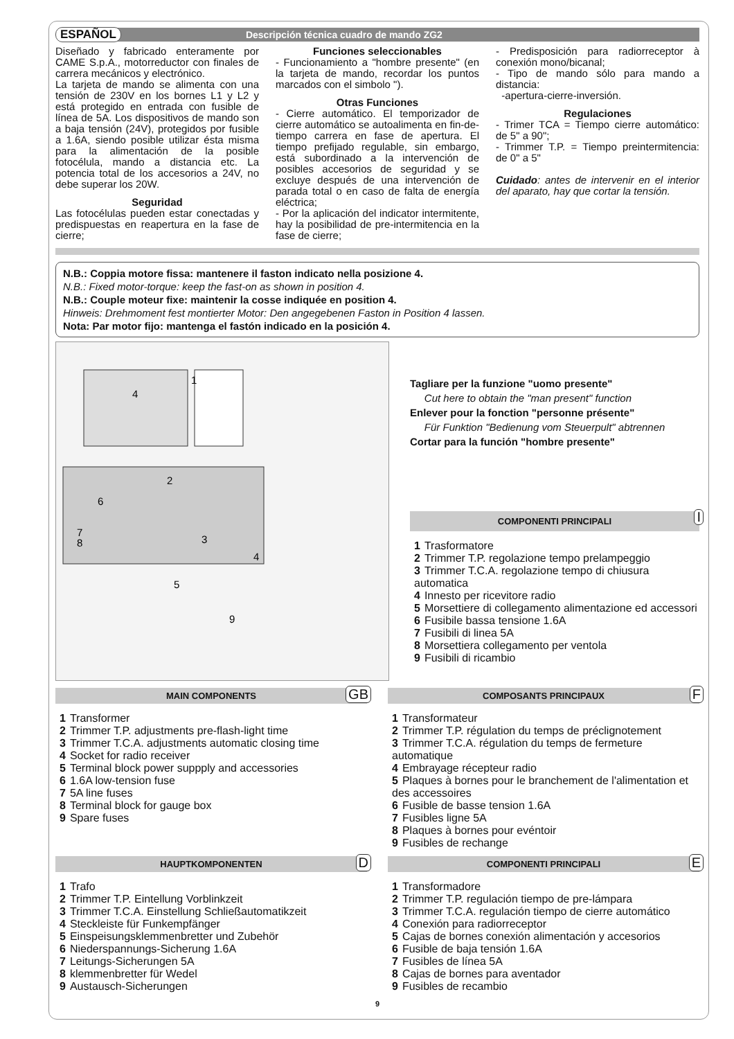ESPAÑOL Descripción técnica cuadro de mando ZG2
Diseñado y fabricado enteramente por CAME S.p.A., motorreductor con finales de carrera mecánicos y electrónico.
La tarjeta de mando se alimenta con una tensión de 230V en los bornes L1 y L2 y está protegido en entrada con fusible de línea de 5A. Los dispositivos de mando son a baja tensión (24V), protegidos por fusible a 1.6A, siendo posible utilizar ésta misma para la alimentación de la posible fotocélula, mando a distancia etc. La potencia total de los accesorios a 24V, no debe superar los 20W.
Seguridad
Las fotocélulas pueden estar conectadas y predispuestas en reapertura en la fase de cierre;
Funciones seleccionables
- Funcionamiento a "hombre presente" (en la tarjeta de mando, recordar los puntos marcados con el simbolo ").
Otras Funciones
- Cierre automático. El temporizador de cierre automático se autoalimenta en fin-de-tiempo carrera en fase de apertura. El tiempo prefijado regulable, sin embargo, está subordinado a la intervención de posibles accesorios de seguridad y se excluye después de una intervención de parada total o en caso de falta de energía eléctrica;
- Por la aplicación del indicator intermitente, hay la posibilidad de pre-intermitencia en la fase de cierre;
- Predisposición para radiorreceptor à conexión mono/bicanal;
- Tipo de mando sólo para mando a distancia:
-apertura-cierre-inversión.
Regulaciones
- Trimer TCA = Tiempo cierre automático: de 5" a 90";
- Trimmer T.P. = Tiempo preintermitencia: de 0" a 5"
Cuidado: antes de intervenir en el interior del aparato, hay que cortar la tensión.
N.B.: Coppia motore fissa: mantenere il faston indicato nella posizione 4.
N.B.: Fixed motor-torque: keep the fast-on as shown in position 4.
N.B.: Couple moteur fixe: maintenir la cosse indiquée en position 4.
Hinweis: Drehmoment fest montierter Motor: Den angegebenen Faston in Position 4 lassen.
Nota: Par motor fijo: mantenga el fastón indicado en la posición 4.
4
2
6
7
8
3
4
5
9
1
Tagliare per la funzione "uomo presente"
Cut here to obtain the "man present" function
Enlever pour la fonction "personne présente"
Für Funktion "Bedienung vom Steuerpult" abtrennen
Cortar para la función "hombre presente"
COMPONENTI PRINCIPALI I
1 Trasformatore
2 Trimmer T.P. regolazione tempo prelampeggio
3 Trimmer T.C.A. regolazione tempo di chiusura automatica
4 Innesto per ricevitore radio
5 Morsettiere di collegamento alimentazione ed accessori
6 Fusibile bassa tensione 1.6A
7 Fusibili di linea 5A
8 Morsettiera collegamento per ventola
9 Fusibili di ricambio
MAIN COMPONENTS GB
1 Transformer
2 Trimmer T.P. adjustments pre-flash-light time
3 Trimmer T.C.A. adjustments automatic closing time
4 Socket for radio receiver
5 Terminal block power suppply and accessories
6 1.6A low-tension fuse
7 5A line fuses
8 Terminal block for gauge box
9 Spare fuses
HAUPTKOMPONENTEN D
1 Trafo
2 Trimmer T.P. Eintellung Vorblinkzeit
3 Trimmer T.C.A. Einstellung Schließautomatikzeit
4 Steckleiste für Funkempfänger
5 Einspeisungsklemmenbretter und Zubehör
6 Niederspannungs-Sicherung 1.6A
7 Leitungs-Sicherungen 5A
8 klemmenbretter für Wedel
9 Austausch-Sicherungen
COMPOSANTS PRINCIPAUX F
1 Transformateur
2 Trimmer T.P. régulation du temps de préclignotement
3 Trimmer T.C.A. régulation du temps de fermeture automatique
4 Embrayage récepteur radio
5 Plaques à bornes pour le branchement de l'alimentation et des accessoires
6 Fusible de basse tension 1.6A
7 Fusibles ligne 5A
8 Plaques à bornes pour evéntoir
9 Fusibles de rechange
COMPONENTI PRINCIPALI E
1 Transformadore
2 Trimmer T.P. regulación tiempo de pre-lámpara
3 Trimmer T.C.A. regulación tiempo de cierre automático
4 Conexión para radiorreceptor
5 Cajas de bornes conexión alimentación y accesorios
6 Fusible de baja tensión 1.6A
7 Fusibles de línea 5A
8 Cajas de bornes para aventador
9 Fusibles de recambio
9